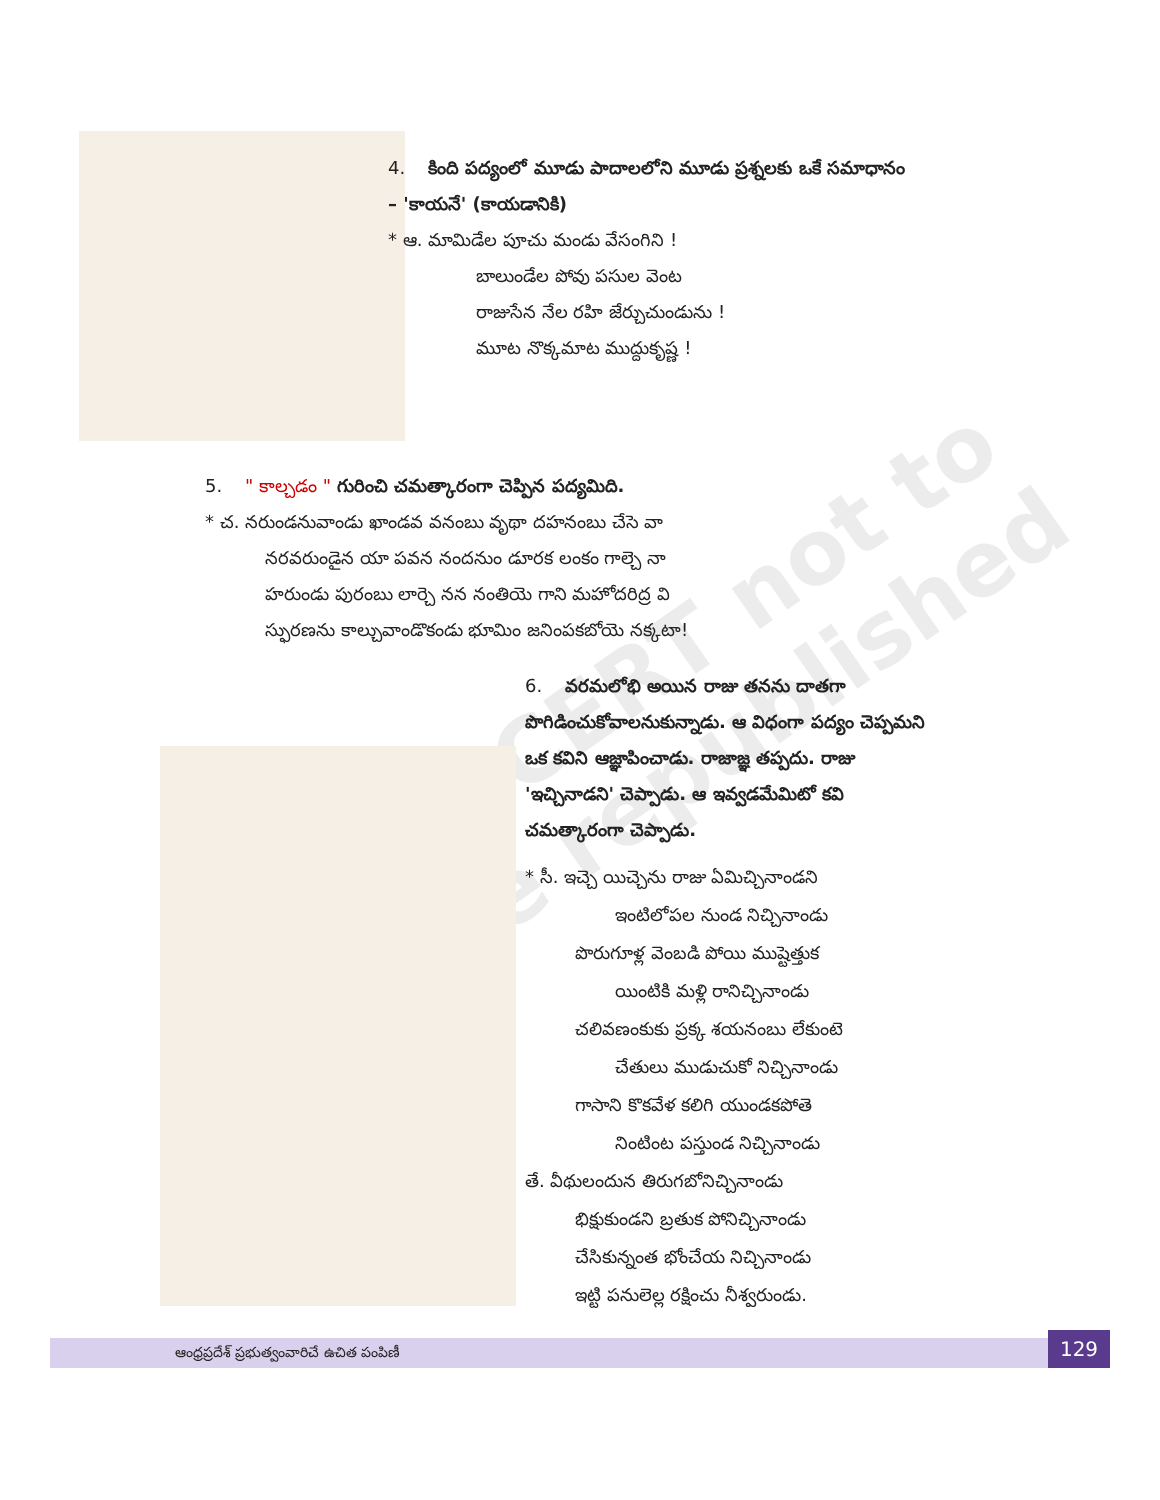©SCERT not to be republished
4. కింది పద్యంలో మూడు పాదాలలోని మూడు ప్రశ్నలకు ఒకే సమాధానం – 'కాయనే' (కాయడానికి)
* ఆ. మామిడేల పూచు మండు వేసంగిని !
బాలుండేల పోవు పసుల వెంట
రాజుసేన నేల రహి జేర్చుచుండును !
మూట నొక్కమాట ముద్దుకృష్ణ !
5. " కాల్చడం " గురించి చమత్కారంగా చెప్పిన పద్యమిది.
* చ. నరుండనువాండు ఖాండవ వనంబు వృథా దహనంబు చేసె వా
నరవరుండైన యా పవన నందనుం డూరక లంకం గాల్చె నా
హరుండు పురంబు లార్చె నన నంతియె గాని మహోదరిద్ర వి
స్ఫురణను కాల్చువాండొకండు భూమిం జనింపకబోయె నక్కటా!
6. వరమలోభి అయిన రాజు తనను దాతగా పొగిడించుకోవాలనుకున్నాడు. ఆ విధంగా పద్యం చెప్పమని ఒక కవిని ఆజ్ఞాపించాడు. రాజాజ్ఞ తప్పదు. రాజు 'ఇచ్చినాడని' చెప్పాడు. ఆ ఇవ్వడమేమిటో కవి చమత్కారంగా చెప్పాడు.
* సీ. ఇచ్చె యిచ్చెను రాజు ఏమిచ్చినాండని
ఇంటిలోపల నుండ నిచ్చినాండు
పొరుగూళ్ల వెంబడి పోయి ముష్టెత్తుక
యింటికి మళ్లి రానిచ్చినాండు
చలివణంకుకు ప్రక్క శయనంబు లేకుంటె
చేతులు ముడుచుకో నిచ్చినాండు
గాసాని కొకవేళ కలిగి యుండకపోతె
నింటింట పస్తుండ నిచ్చినాండు
తే. వీథులందున తిరుగబోనిచ్చినాండు
భిక్షుకుండని బ్రతుక పోనిచ్చినాండు
చేసికున్నంత భోంచేయ నిచ్చినాండు
ఇట్టి పనులెల్ల రక్షించు నీశ్వరుండు.
ఆంధ్రప్రదేశ్ ప్రభుత్వంవారిచే ఉచిత పంపిణీ
129